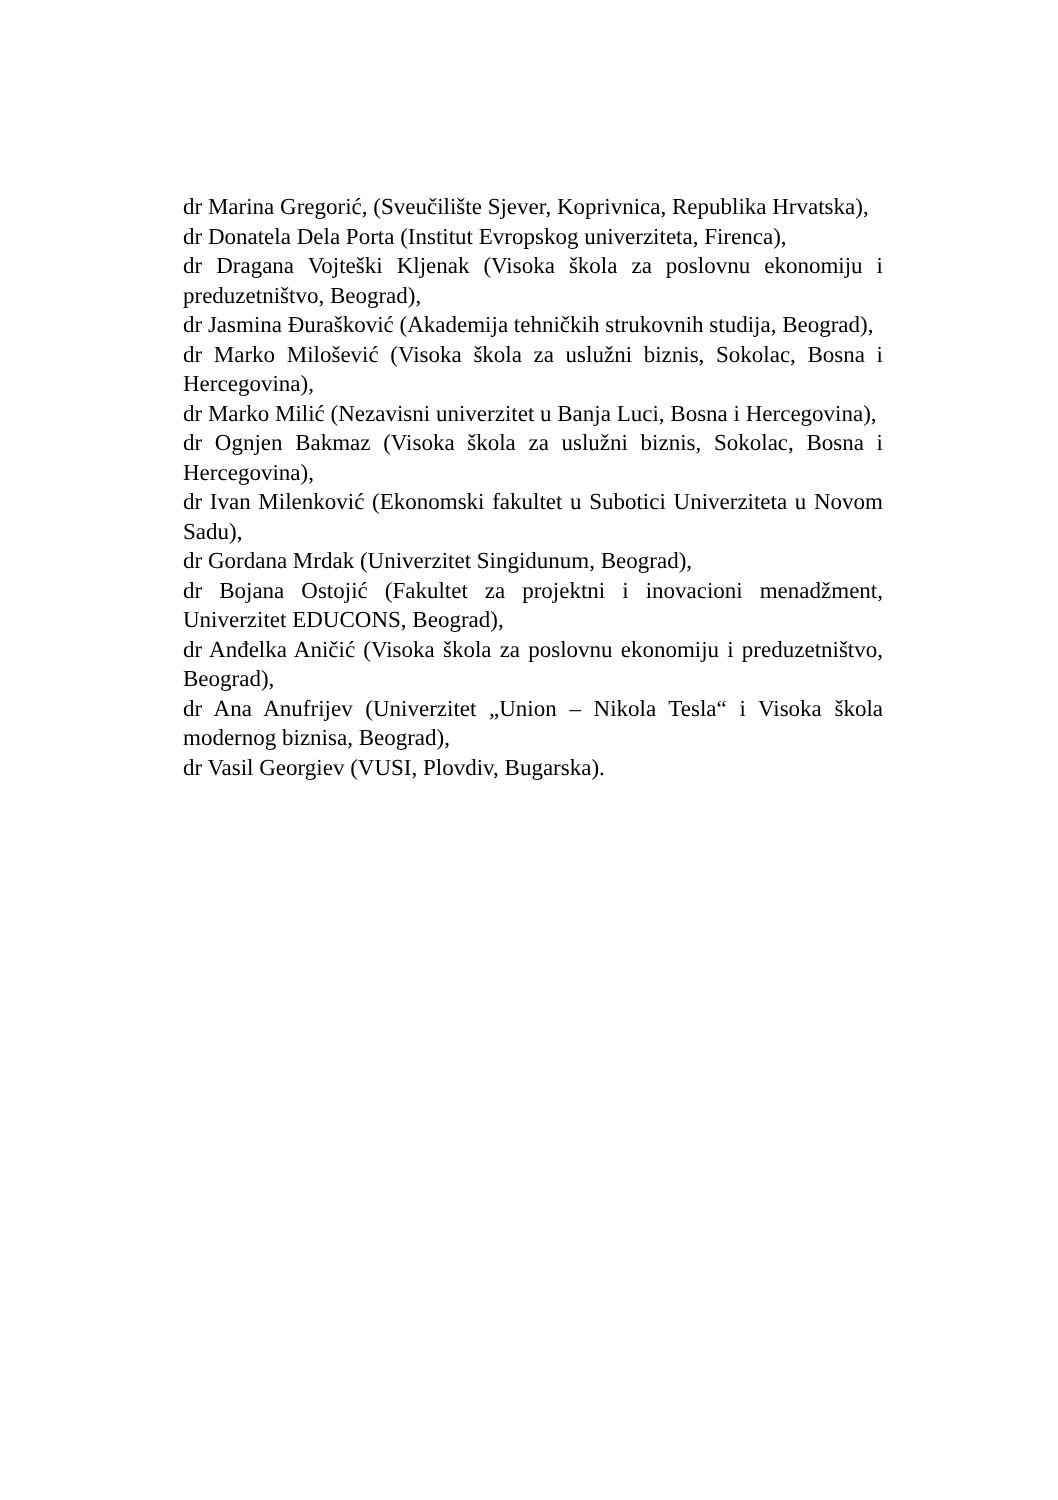dr Marina Gregorić, (Sveučilište Sjever, Koprivnica, Republika Hrvatska),
dr Donatela Dela Porta (Institut Evropskog univerziteta, Firenca),
dr Dragana Vojteški Kljenak (Visoka škola za poslovnu ekonomiju i preduzetništvo, Beograd),
dr Jasmina Đurašković (Akademija tehničkih strukovnih studija, Beograd),
dr Marko Milošević (Visoka škola za uslužni biznis, Sokolac, Bosna i Hercegovina),
dr Marko Milić (Nezavisni univerzitet u Banja Luci, Bosna i Hercegovina),
dr Ognjen Bakmaz (Visoka škola za uslužni biznis, Sokolac, Bosna i Hercegovina),
dr Ivan Milenković (Ekonomski fakultet u Subotici Univerziteta u Novom Sadu),
dr Gordana Mrdak (Univerzitet Singidunum, Beograd),
dr Bojana Ostojić (Fakultet za projektni i inovacioni menadžment, Univerzitet EDUCONS, Beograd),
dr Anđelka Aničić (Visoka škola za poslovnu ekonomiju i preduzetništvo, Beograd),
dr Ana Anufrijev (Univerzitet „Union – Nikola Tesla“ i Visoka škola modernog biznisa, Beograd),
dr Vasil Georgiev (VUSI, Plovdiv, Bugarska).